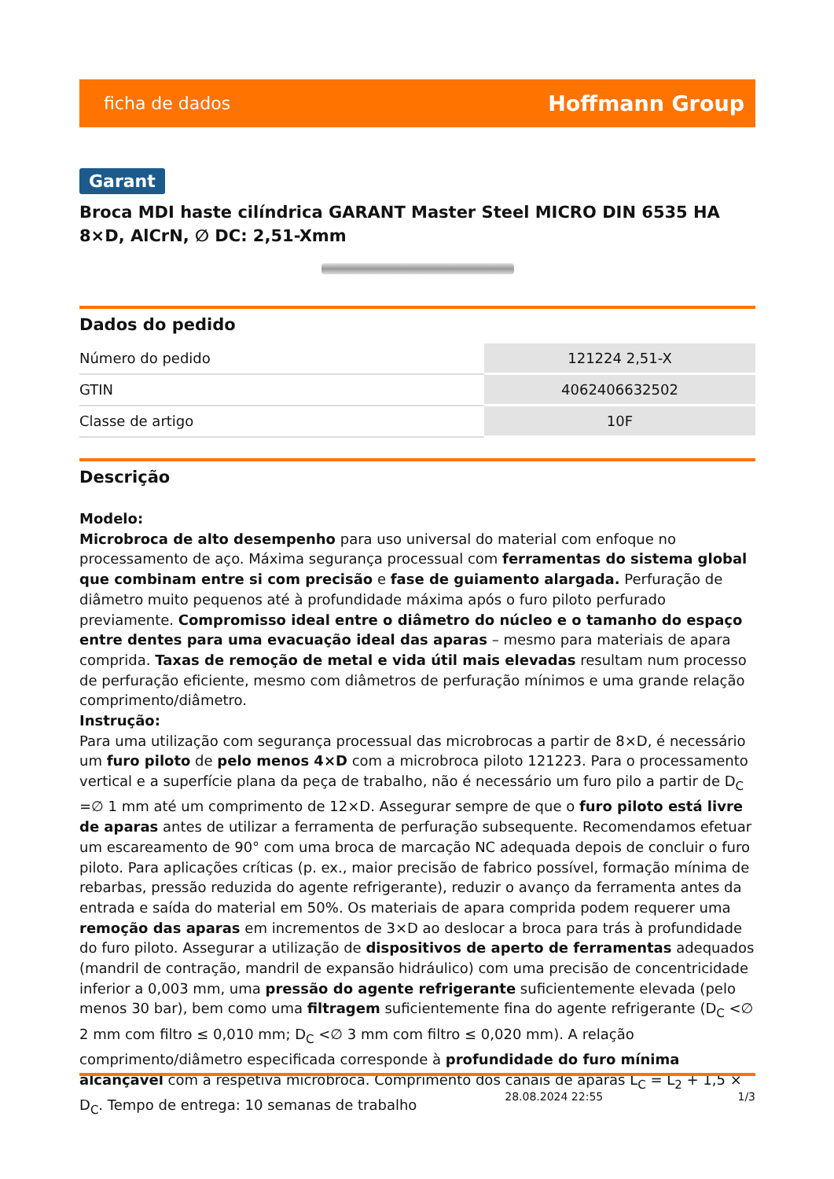ficha de dados Hoffmann Group
Garant
Broca MDI haste cilíndrica GARANT Master Steel MICRO DIN 6535 HA 8×D, AlCrN, ∅ DC: 2,51-Xmm
Dados do pedido
| Número do pedido | 121224 2,51-X |
| GTIN | 4062406632502 |
| Classe de artigo | 10F |
Descrição
Modelo:
Microbroca de alto desempenho para uso universal do material com enfoque no processamento de aço. Máxima segurança processual com ferramentas do sistema global que combinam entre si com precisão e fase de guiamento alargada. Perfuração de diâmetro muito pequenos até à profundidade máxima após o furo piloto perfurado previamente. Compromisso ideal entre o diâmetro do núcleo e o tamanho do espaço entre dentes para uma evacuação ideal das aparas – mesmo para materiais de apara comprida. Taxas de remoção de metal e vida útil mais elevadas resultam num processo de perfuração eficiente, mesmo com diâmetros de perfuração mínimos e uma grande relação comprimento/diâmetro.
Instrução:
Para uma utilização com segurança processual das microbrocas a partir de 8×D, é necessário um furo piloto de pelo menos 4×D com a microbroca piloto 121223. Para o processamento vertical e a superfície plana da peça de trabalho, não é necessário um furo pilo a partir de D<sub>C</sub> =∅ 1 mm até um comprimento de 12×D. Assegurar sempre de que o furo piloto está livre de aparas antes de utilizar a ferramenta de perfuração subsequente. Recomendamos efetuar um escareamento de 90° com uma broca de marcação NC adequada depois de concluir o furo piloto. Para aplicações críticas (p. ex., maior precisão de fabrico possível, formação mínima de rebarbas, pressão reduzida do agente refrigerante), reduzir o avanço da ferramenta antes da entrada e saída do material em 50%. Os materiais de apara comprida podem requerer uma remoção das aparas em incrementos de 3×D ao deslocar a broca para trás à profundidade do furo piloto. Assegurar a utilização de dispositivos de aperto de ferramentas adequados (mandril de contração, mandril de expansão hidráulico) com uma precisão de concentricidade inferior a 0,003 mm, uma pressão do agente refrigerante suficientemente elevada (pelo menos 30 bar), bem como uma filtragem suficientemente fina do agente refrigerante (D<sub>C</sub> <∅ 2 mm com filtro ≤ 0,010 mm; D<sub>C</sub> <∅ 3 mm com filtro ≤ 0,020 mm). A relação comprimento/diâmetro especificada corresponde à profundidade do furo mínima alcançável com a respetiva microbroca. Comprimento dos canais de aparas L<sub>C</sub> = L<sub>2</sub> + 1,5 × D<sub>C</sub>. Tempo de entrega: 10 semanas de trabalho
28.08.2024 22:55 1/3